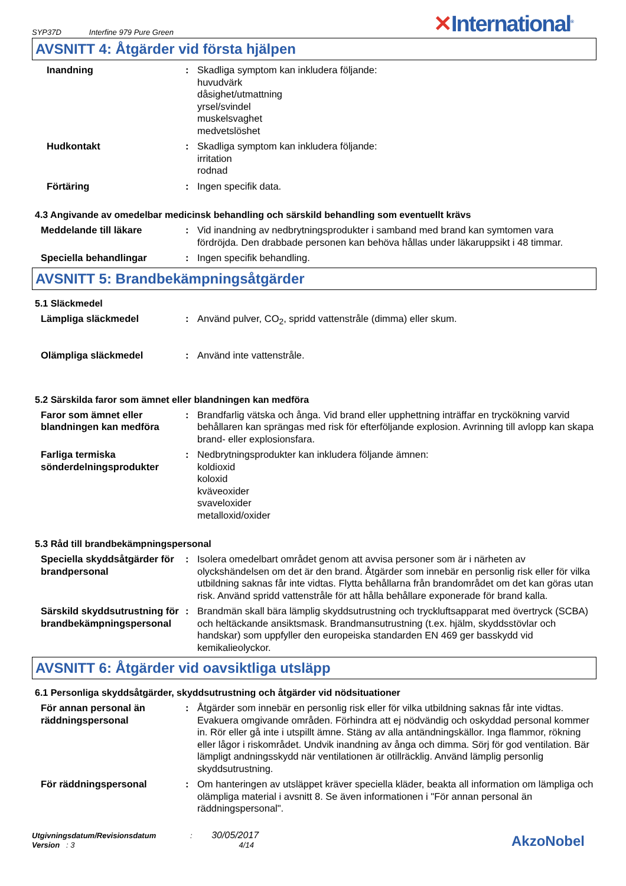SYP37D Interfine 979 Pure Green
✕International<sup>®</sup>
AVSNITT 4: Åtgärder vid första hjälpen
Inandning : Skadliga symptom kan inkludera följande:
huvudvärk
dåsighet/utmattning
yrsel/svindel
muskelsvaghet
medvetslöshet
Hudkontakt : Skadliga symptom kan inkludera följande:
irritation
rodnad
Förtäring : Ingen specifik data.
4.3 Angivande av omedelbar medicinsk behandling och särskild behandling som eventuellt krävs
Meddelande till läkare : Vid inandning av nedbrytningsprodukter i samband med brand kan symtomen vara fördröjda. Den drabbade personen kan behöva hållas under läkaruppsikt i 48 timmar.
Speciella behandlingar : Ingen specifik behandling.
AVSNITT 5: Brandbekämpningsåtgärder
5.1 Släckmedel
Lämpliga släckmedel : Använd pulver, CO<sub>2</sub>, spridd vattenstråle (dimma) eller skum.
Olämpliga släckmedel : Använd inte vattenstråle.
5.2 Särskilda faror som ämnet eller blandningen kan medföra
Faror som ämnet eller blandningen kan medföra
: Brandfarlig vätska och ånga. Vid brand eller upphettning inträffar en tryckökning varvid behållaren kan sprängas med risk för efterföljande explosion. Avrinning till avlopp kan skapa brand- eller explosionsfara.
Farliga termiska sönderdelningsprodukter
: Nedbrytningsprodukter kan inkludera följande ämnen:
koldioxid
koloxid
kväveoxider
svaveloxider
metalloxid/oxider
5.3 Råd till brandbekämpningspersonal
Speciella skyddsåtgärder för brandpersonal
: Isolera omedelbart området genom att avvisa personer som är i närheten av olyckshändelsen om det är den brand. Åtgärder som innebär en personlig risk eller för vilka utbildning saknas får inte vidtas. Flytta behållarna från brandområdet om det kan göras utan risk. Använd spridd vattenstråle för att hålla behållare exponerade för brand kalla.
Särskild skyddsutrustning för brandbekämpningspersonal
: Brandmän skall bära lämplig skyddsutrustning och tryckluftsapparat med övertryck (SCBA) och heltäckande ansiktsmask. Brandmansutrustning (t.ex. hjälm, skyddsstövlar och handskar) som uppfyller den europeiska standarden EN 469 ger basskydd vid kemikalieolyckor.
AVSNITT 6: Åtgärder vid oavsiktliga utsläpp
6.1 Personliga skyddsåtgärder, skyddsutrustning och åtgärder vid nödsituationer
För annan personal än räddningspersonal
: Åtgärder som innebär en personlig risk eller för vilka utbildning saknas får inte vidtas. Evakuera omgivande områden. Förhindra att ej nödvändig och oskyddad personal kommer in. Rör eller gå inte i utspillt ämne. Stäng av alla antändningskällor. Inga flammor, rökning eller lågor i riskområdet. Undvik inandning av ånga och dimma. Sörj för god ventilation. Bär lämpligt andningsskydd när ventilationen är otillräcklig. Använd lämplig personlig skyddsutrustning.
För räddningspersonal : Om hanteringen av utsläppet kräver speciella kläder, beakta all information om lämpliga och olämpliga material i avsnitt 8. Se även informationen i "För annan personal än räddningspersonal".
Utgivningsdatum/Revisionsdatum : 30/05/2017
Version : 3 4/14
AkzoNobel